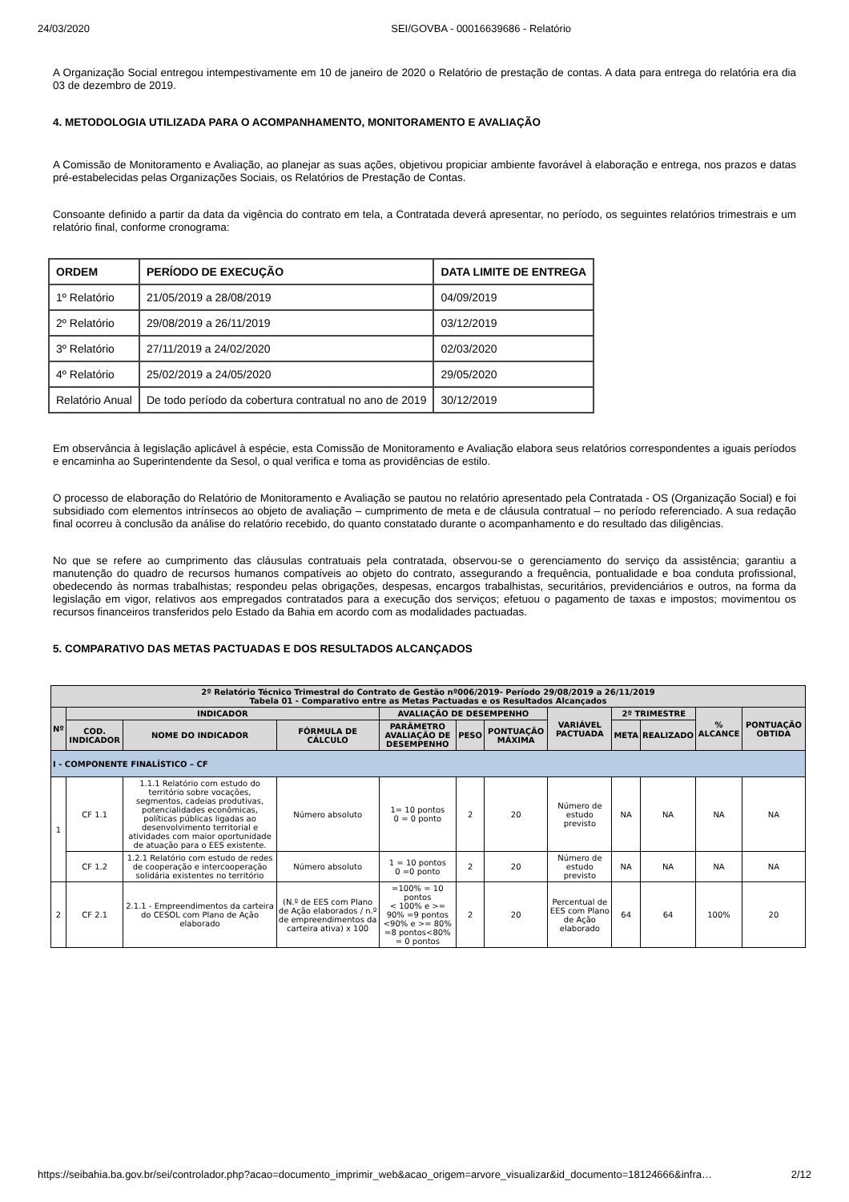24/03/2020 SEI/GOVBA - 00016639686 - Relatório
A Organização Social entregou intempestivamente em 10 de janeiro de 2020 o Relatório de prestação de contas. A data para entrega do relatória era dia 03 de dezembro de 2019.
4. METODOLOGIA UTILIZADA PARA O ACOMPANHAMENTO, MONITORAMENTO E AVALIAÇÃO
A Comissão de Monitoramento e Avaliação, ao planejar as suas ações, objetivou propiciar ambiente favorável à elaboração e entrega, nos prazos e datas pré-estabelecidas pelas Organizações Sociais, os Relatórios de Prestação de Contas.
Consoante definido a partir da data da vigência do contrato em tela, a Contratada deverá apresentar, no período, os seguintes relatórios trimestrais e um relatório final, conforme cronograma:
| ORDEM | PERÍODO DE EXECUÇÃO | DATA LIMITE DE ENTREGA |
| --- | --- | --- |
| 1º Relatório | 21/05/2019 a 28/08/2019 | 04/09/2019 |
| 2º Relatório | 29/08/2019 a 26/11/2019 | 03/12/2019 |
| 3º Relatório | 27/11/2019 a 24/02/2020 | 02/03/2020 |
| 4º Relatório | 25/02/2019 a 24/05/2020 | 29/05/2020 |
| Relatório Anual | De todo período da cobertura contratual no ano de 2019 | 30/12/2019 |
Em observância à legislação aplicável à espécie, esta Comissão de Monitoramento e Avaliação elabora seus relatórios correspondentes a iguais períodos e encaminha ao Superintendente da Sesol, o qual verifica e toma as providências de estilo.
O processo de elaboração do Relatório de Monitoramento e Avaliação se pautou no relatório apresentado pela Contratada - OS (Organização Social) e foi subsidiado com elementos intrínsecos ao objeto de avaliação – cumprimento de meta e de cláusula contratual – no período referenciado. A sua redação final ocorreu à conclusão da análise do relatório recebido, do quanto constatado durante o acompanhamento e do resultado das diligências.
No que se refere ao cumprimento das cláusulas contratuais pela contratada, observou-se o gerenciamento do serviço da assistência; garantiu a manutenção do quadro de recursos humanos compatíveis ao objeto do contrato, assegurando a frequência, pontualidade e boa conduta profissional, obedecendo às normas trabalhistas; respondeu pelas obrigações, despesas, encargos trabalhistas, securitários, previdenciários e outros, na forma da legislação em vigor, relativos aos empregados contratados para a execução dos serviços; efetuou o pagamento de taxas e impostos; movimentou os recursos financeiros transferidos pelo Estado da Bahia em acordo com as modalidades pactuadas.
5. COMPARATIVO DAS METAS PACTUADAS E DOS RESULTADOS ALCANÇADOS
| 2º Relatório Técnico Trimestral do Contrato de Gestão nº006/2019- Período 29/08/2019 a 26/11/2019 Tabela 01 - Comparativo entre as Metas Pactuadas e os Resultados Alcançados | | | | | | | | | | | |
| --- | --- | --- | --- | --- | --- | --- | --- | --- | --- | --- | --- |
| Nº | INDICADOR | | | AVALIAÇÃO DE DESEMPENHO | | | VARIÁVEL PACTUADA | 2º TRIMESTRE | | % ALCANCE | PONTUAÇÃO OBTIDA |
| | COD. INDICADOR | NOME DO INDICADOR | FÓRMULA DE CÁLCULO | PARÂMETRO AVALIAÇÃO DE DESEMPENHO | PESO | PONTUAÇÃO MÁXIMA | | META | REALIZADO | | |
| I - COMPONENTE FINALÍSTICO – CF | | | | | | | | | | | |
| 1 | CF 1.1 | 1.1.1 Relatório com estudo do território sobre vocações, segmentos, cadeias produtivas, potencialidades econômicas, políticas públicas ligadas ao desenvolvimento territorial e atividades com maior oportunidade de atuação para o EES existente. | Número absoluto | 1= 10 pontos 0 = 0 ponto | 2 | 20 | Número de estudo previsto | NA | NA | NA | NA |
| | CF 1.2 | 1.2.1 Relatório com estudo de redes de cooperação e intercooperação solidária existentes no território | Número absoluto | 1 = 10 pontos 0 =0 ponto | 2 | 20 | Número de estudo previsto | NA | NA | NA | NA |
| 2 | CF 2.1 | 2.1.1 - Empreendimentos da carteira do CESOL com Plano de Ação elaborado | (N.º de EES com Plano de Ação elaborados / n.º de empreendimentos da carteira ativa) x 100 | =100% = 10 pontos < 100% e >= 90% =9 pontos <90% e >= 80% =8 pontos<80% = 0 pontos | 2 | 20 | Percentual de EES com Plano de Ação elaborado | 64 | 64 | 100% | 20 |
https://seibahia.ba.gov.br/sei/controlador.php?acao=documento_imprimir_web&acao_origem=arvore_visualizar&id_documento=18124666&infra… 2/12